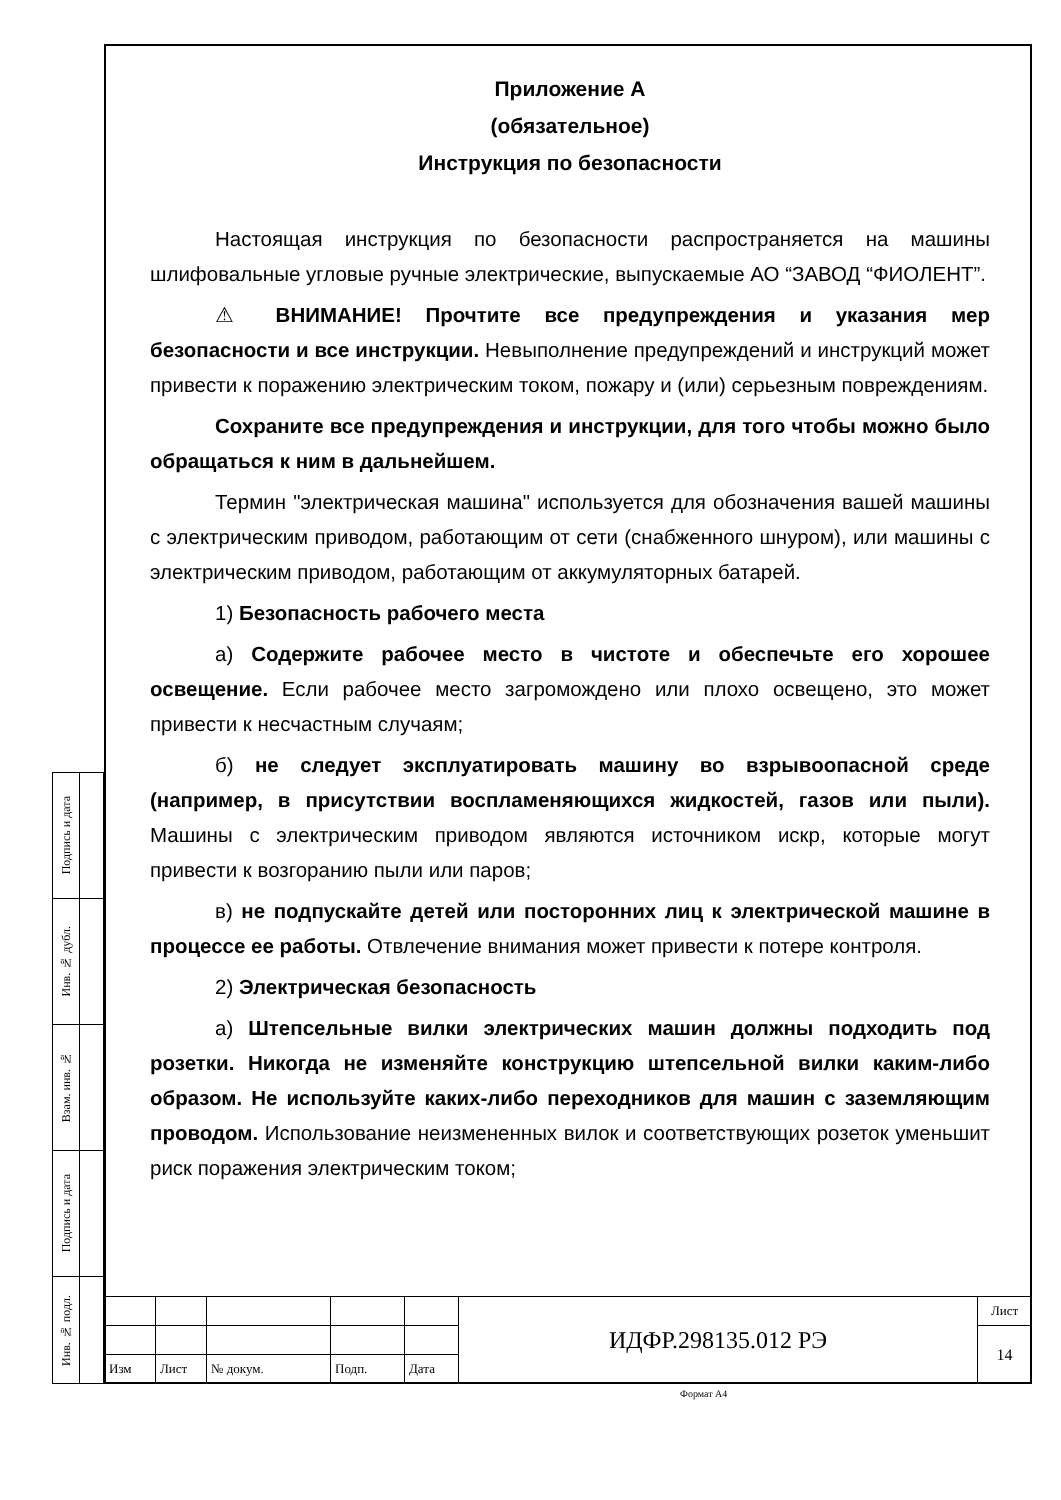Приложение А
(обязательное)
Инструкция по безопасности
Настоящая инструкция по безопасности распространяется на машины шлифовальные угловые ручные электрические, выпускаемые АО “ЗАВОД “ФИОЛЕНТ”.
⚠ ВНИМАНИЕ! Прочтите все предупреждения и указания мер безопасности и все инструкции. Невыполнение предупреждений и инструкций может привести к поражению электрическим током, пожару и (или) серьезным повреждениям.
Сохраните все предупреждения и инструкции, для того чтобы можно было обращаться к ним в дальнейшем.
Термин "электрическая машина" используется для обозначения вашей машины с электрическим приводом, работающим от сети (снабженного шнуром), или машины с электрическим приводом, работающим от аккумуляторных батарей.
1) Безопасность рабочего места
а) Содержите рабочее место в чистоте и обеспечьте его хорошее освещение. Если рабочее место загромождено или плохо освещено, это может привести к несчастным случаям;
б) не следует эксплуатировать машину во взрывоопасной среде (например, в присутствии воспламеняющихся жидкостей, газов или пыли). Машины с электрическим приводом являются источником искр, которые могут привести к возгоранию пыли или паров;
в) не подпускайте детей или посторонних лиц к электрической машине в процессе ее работы. Отвлечение внимания может привести к потере контроля.
2) Электрическая безопасность
а) Штепсельные вилки электрических машин должны подходить под розетки. Никогда не изменяйте конструкцию штепсельной вилки каким-либо образом. Не используйте каких-либо переходников для машин с заземляющим проводом. Использование неизмененных вилок и соответствующих розеток уменьшит риск поражения электрическим током;
| Подпись и дата | |
| Инв. № дубл. | |
| Взам. инв. № | |
| Подпись и дата | |
| Инв. № подл. | |
| | | | | | ИДФР.298135.012 РЭ | Лист |
| | | | | | | 14 |
| Изм | Лист | № докум. | Подп. | Дата | | |
Формат А4